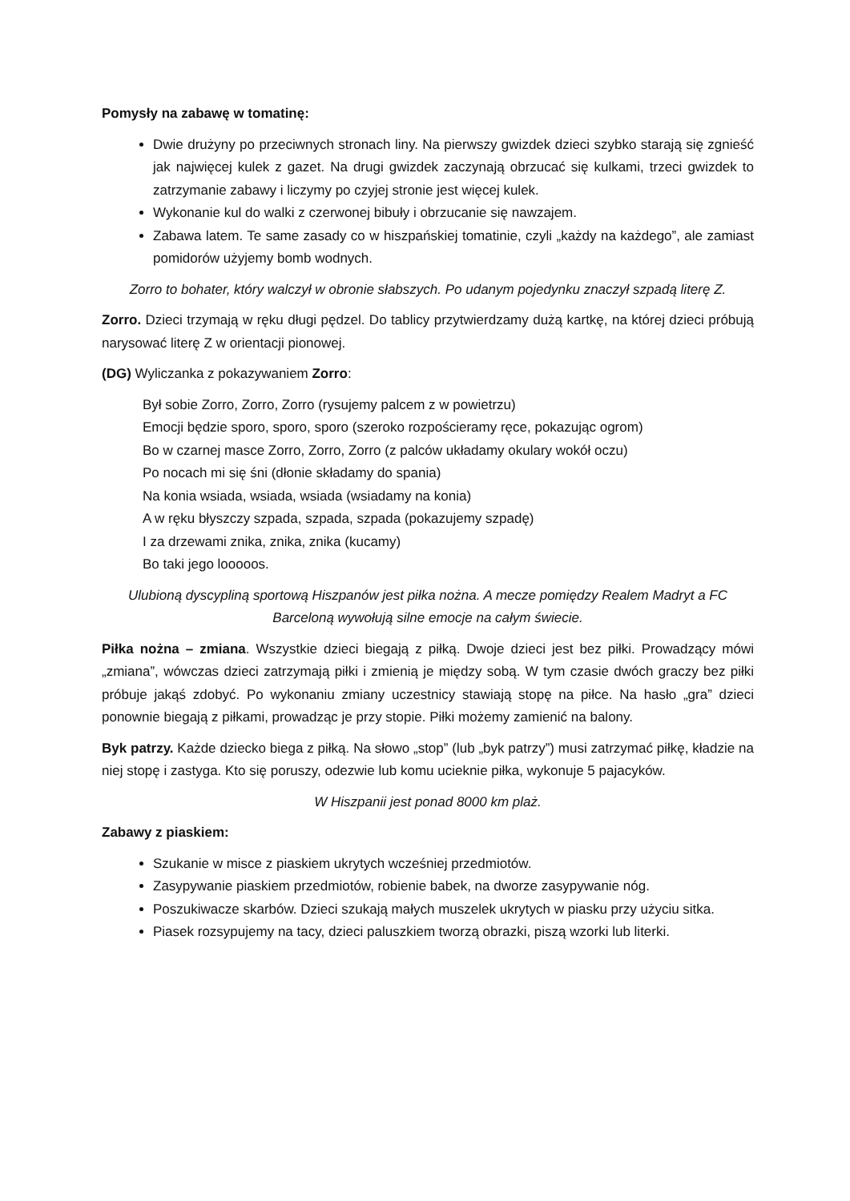Pomysły na zabawę w tomatinę:
Dwie drużyny po przeciwnych stronach liny. Na pierwszy gwizdek dzieci szybko starają się zgnieść jak najwięcej kulek z gazet. Na drugi gwizdek zaczynają obrzucać się kulkami, trzeci gwizdek to zatrzymanie zabawy i liczymy po czyjej stronie jest więcej kulek.
Wykonanie kul do walki z czerwonej bibuły i obrzucanie się nawzajem.
Zabawa latem. Te same zasady co w hiszpańskiej tomatinie, czyli „każdy na każdego”, ale zamiast pomidorów użyjemy bomb wodnych.
Zorro to bohater, który walczył w obronie słabszych. Po udanym pojedynku znaczył szpadą literę Z.
Zorro. Dzieci trzymają w ręku długi pędzel. Do tablicy przytwierdzamy dużą kartkę, na której dzieci próbują narysować literę Z w orientacji pionowej.
(DG) Wyliczanka z pokazywaniem Zorro:
Był sobie Zorro, Zorro, Zorro (rysujemy palcem z w powietrzu)
Emocji będzie sporo, sporo, sporo (szeroko rozpościeramy ręce, pokazując ogrom)
Bo w czarnej masce Zorro, Zorro, Zorro (z palców układamy okulary wokół oczu)
Po nocach mi się śni (dłonie składamy do spania)
Na konia wsiada, wsiada, wsiada (wsiadamy na konia)
A w ręku błyszczy szpada, szpada, szpada (pokazujemy szpadę)
I za drzewami znika, znika, znika (kucamy)
Bo taki jego looooos.
Ulubioną dyscypliną sportową Hiszpanów jest piłka nożna. A mecze pomiędzy Realem Madryt a FC Barceloną wywołują silne emocje na całym świecie.
Piłka nożna – zmiana. Wszystkie dzieci biegają z piłką. Dwoje dzieci jest bez piłki. Prowadzący mówi „zmiana”, wówczas dzieci zatrzymają piłki i zmienią je między sobą. W tym czasie dwóch graczy bez piłki próbuje jakąś zdobyć. Po wykonaniu zmiany uczestnicy stawiają stopę na piłce. Na hasło „gra” dzieci ponownie biegają z piłkami, prowadząc je przy stopie. Piłki możemy zamienić na balony.
Byk patrzy. Każde dziecko biega z piłką. Na słowo „stop” (lub „byk patrzy”) musi zatrzymać piłkę, kładzie na niej stopę i zastyga. Kto się poruszy, odezwie lub komu ucieknie piłka, wykonuje 5 pajacyków.
W Hiszpanii jest ponad 8000 km plaż.
Zabawy z piaskiem:
Szukanie w misce z piaskiem ukrytych wcześniej przedmiotów.
Zasypywanie piaskiem przedmiotów, robienie babek, na dworze zasypywanie nóg.
Poszukiwacze skarbów. Dzieci szukają małych muszelek ukrytych w piasku przy użyciu sitka.
Piasek rozsypujemy na tacy, dzieci paluszkiem tworzą obrazki, piszą wzorki lub literki.